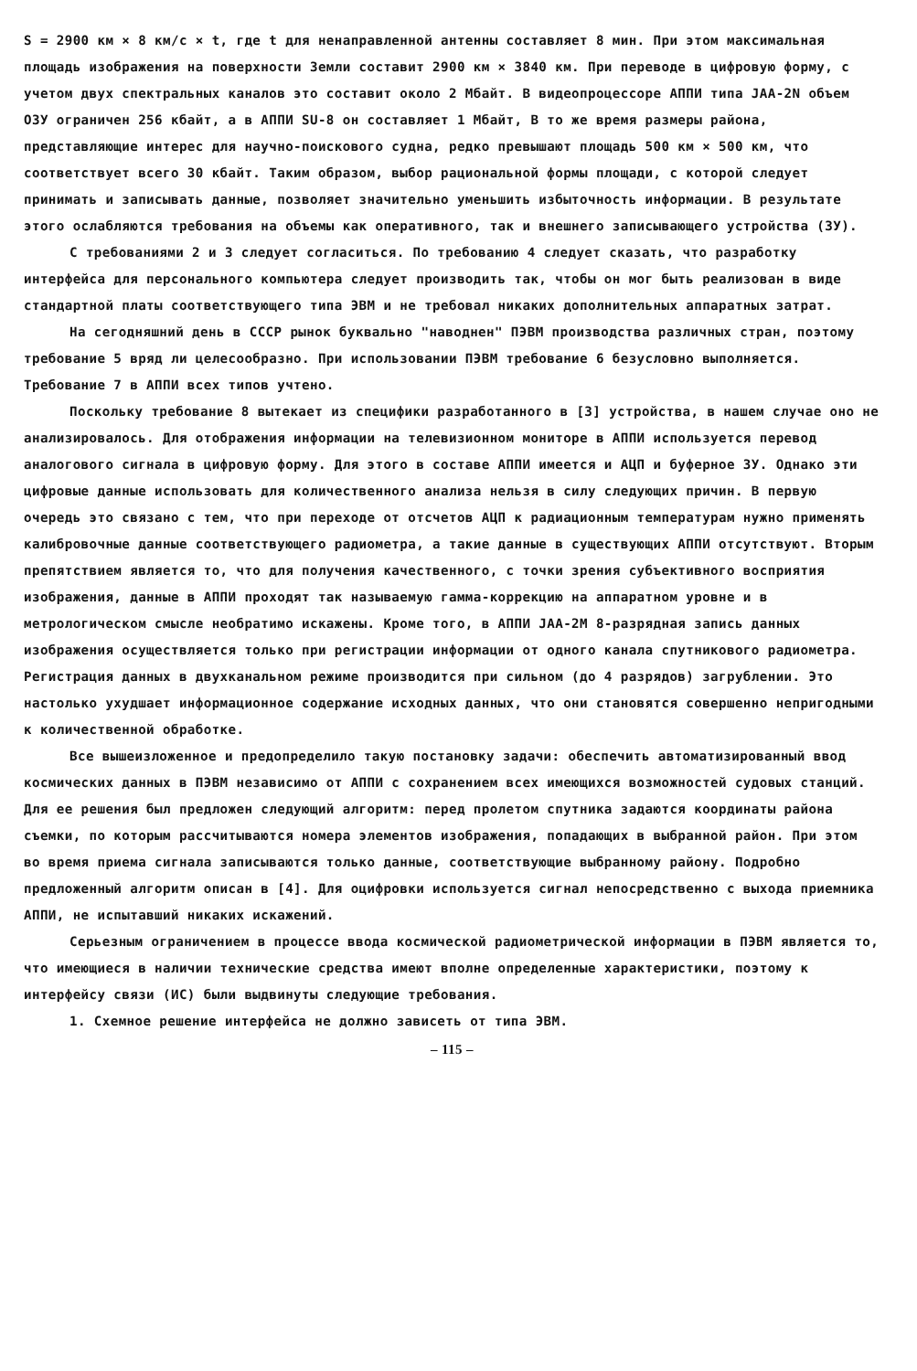S = 2900 км × 8 км/с × t, где t для ненаправленной антенны составляет 8 мин. При этом максимальная площадь изображения на поверхности Земли составит 2900 км × 3840 км. При переводе в цифровую форму, с учетом двух спектральных каналов это составит около 2 Мбайт. В видеопроцессоре АППИ типа JAA-2N объем ОЗУ ограничен 256 кбайт, а в АППИ SU-8 он составляет 1 Мбайт, В то же время размеры района, представляющие интерес для научно-поискового судна, редко превышают площадь 500 км × 500 км, что соответствует всего 30 кбайт. Таким образом, выбор рациональной формы площади, с которой следует принимать и записывать данные, позволяет значительно уменьшить избыточность информации. В результате этого ослабляются требования на объемы как оперативного, так и внешнего записывающего устройства (ЗУ).
С требованиями 2 и 3 следует согласиться. По требованию 4 следует сказать, что разработку интерфейса для персонального компьютера следует производить так, чтобы он мог быть реализован в виде стандартной платы соответствующего типа ЭВМ и не требовал никаких дополнительных аппаратных затрат.
На сегодняшний день в СССР рынок буквально "наводнен" ПЭВМ производства различных стран, поэтому требование 5 вряд ли целесообразно. При использовании ПЭВМ требование 6 безусловно выполняется. Требование 7 в АППИ всех типов учтено.
Поскольку требование 8 вытекает из специфики разработанного в [3] устройства, в нашем случае оно не анализировалось. Для отображения информации на телевизионном мониторе в АППИ используется перевод аналогового сигнала в цифровую форму. Для этого в составе АППИ имеется и АЦП и буферное ЗУ. Однако эти цифровые данные использовать для количественного анализа нельзя в силу следующих причин. В первую очередь это связано с тем, что при переходе от отсчетов АЦП к радиационным температурам нужно применять калибровочные данные соответствующего радиометра, а такие данные в существующих АППИ отсутствуют. Вторым препятствием является то, что для получения качественного, с точки зрения субъективного восприятия изображения, данные в АППИ проходят так называемую гамма-коррекцию на аппаратном уровне и в метрологическом смысле необратимо искажены. Кроме того, в АППИ JAA-2M 8-разрядная запись данных изображения осуществляется только при регистрации информации от одного канала спутникового радиометра. Регистрация данных в двухканальном режиме производится при сильном (до 4 разрядов) загрублении. Это настолько ухудшает информационное содержание исходных данных, что они становятся совершенно непригодными к количественной обработке.
Все вышеизложенное и предопределило такую постановку задачи: обеспечить автоматизированный ввод космических данных в ПЭВМ независимо от АППИ с сохранением всех имеющихся возможностей судовых станций. Для ее решения был предложен следующий алгоритм: перед пролетом спутника задаются координаты района съемки, по которым рассчитываются номера элементов изображения, попадающих в выбранной район. При этом во время приема сигнала записываются только данные, соответствующие выбранному району. Подробно предложенный алгоритм описан в [4]. Для оцифровки используется сигнал непосредственно с выхода приемника АППИ, не испытавший никаких искажений.
Серьезным ограничением в процессе ввода космической радиометрической информации в ПЭВМ является то, что имеющиеся в наличии технические средства имеют вполне определенные характеристики, поэтому к интерфейсу связи (ИС) были выдвинуты следующие требования.
1. Схемное решение интерфейса не должно зависеть от типа ЭВМ.
– 115 –